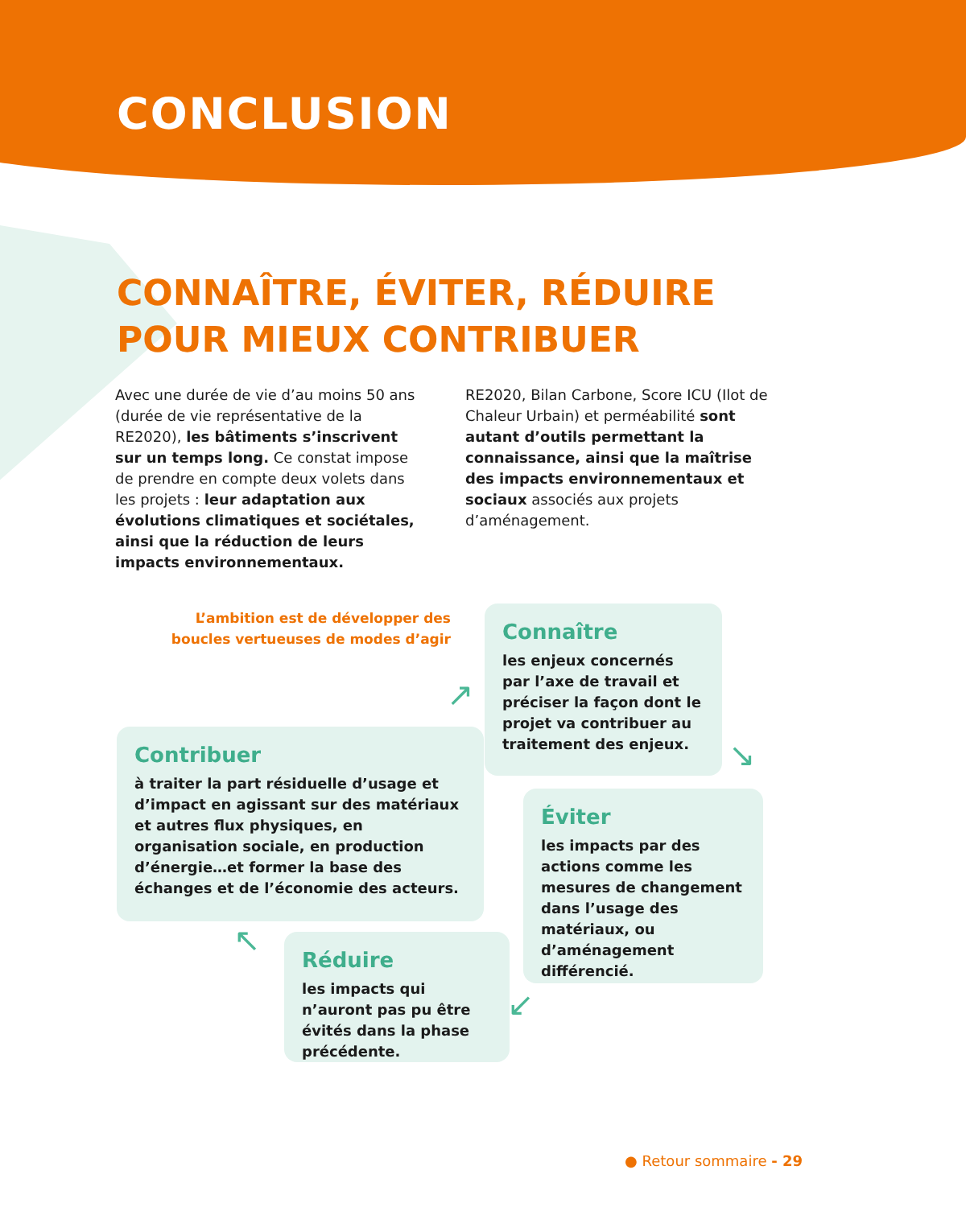CONCLUSION
CONNAÎTRE, ÉVITER, RÉDUIRE
POUR MIEUX CONTRIBUER
Avec une durée de vie d’au moins 50 ans (durée de vie représentative de la RE2020), les bâtiments s’inscrivent sur un temps long. Ce constat impose de prendre en compte deux volets dans les projets : leur adaptation aux évolutions climatiques et sociétales, ainsi que la réduction de leurs impacts environnementaux.
RE2020, Bilan Carbone, Score ICU (Ilot de Chaleur Urbain) et perméabilité sont autant d’outils permettant la connaissance, ainsi que la maîtrise des impacts environnementaux et sociaux associés aux projets d’aménagement.
L’ambition est de développer des boucles vertueuses de modes d’agir
Connaître
les enjeux concernés par l’axe de travail et préciser la façon dont le projet va contribuer au traitement des enjeux.
Contribuer
à traiter la part résiduelle d’usage et d’impact en agissant sur des matériaux et autres flux physiques, en organisation sociale, en production d’énergie…et former la base des échanges et de l’économie des acteurs.
Éviter
les impacts par des actions comme les mesures de changement dans l’usage des matériaux, ou d’aménagement différencié.
Réduire
les impacts qui n’auront pas pu être évités dans la phase précédente.
↗
↘
↙
↖
● Retour sommaire - 29